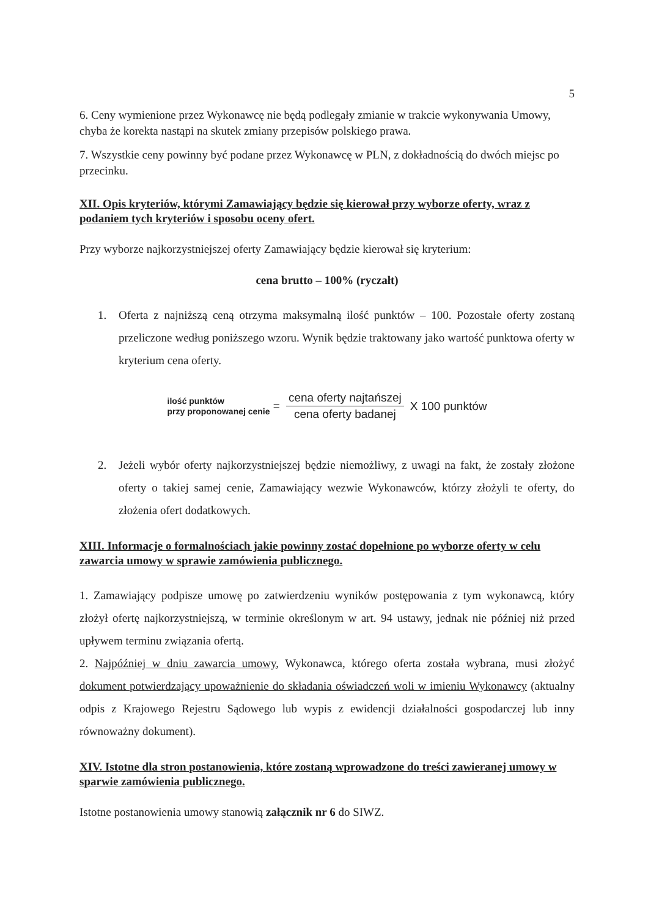5
6. Ceny wymienione przez Wykonawcę nie będą podlegały zmianie w trakcie wykonywania Umowy, chyba że korekta nastąpi na skutek zmiany przepisów polskiego prawa.
7. Wszystkie ceny powinny być podane przez Wykonawcę w PLN, z dokładnością do dwóch miejsc po przecinku.
XII. Opis kryteriów, którymi Zamawiający będzie się kierował przy wyborze oferty, wraz z podaniem tych kryteriów i sposobu oceny ofert.
Przy wyborze najkorzystniejszej oferty Zamawiający będzie kierował się kryterium:
cena brutto – 100% (ryczałt)
1. Oferta z najniższą ceną otrzyma maksymalną ilość punktów – 100. Pozostałe oferty zostaną przeliczone według poniższego wzoru. Wynik będzie traktowany jako wartość punktowa oferty w kryterium cena oferty.
ilość punktów
przy proponowanej cenie
=
cena oferty najtańszej cena oferty badanej
X 100 punktów
2. Jeżeli wybór oferty najkorzystniejszej będzie niemożliwy, z uwagi na fakt, że zostały złożone oferty o takiej samej cenie, Zamawiający wezwie Wykonawców, którzy złożyli te oferty, do złożenia ofert dodatkowych.
XIII. Informacje o formalnościach jakie powinny zostać dopełnione po wyborze oferty w celu zawarcia umowy w sprawie zamówienia publicznego.
1. Zamawiający podpisze umowę po zatwierdzeniu wyników postępowania z tym wykonawcą, który złożył ofertę najkorzystniejszą, w terminie określonym w art. 94 ustawy, jednak nie później niż przed upływem terminu związania ofertą.
2. Najpóźniej w dniu zawarcia umowy, Wykonawca, którego oferta została wybrana, musi złożyć dokument potwierdzający upoważnienie do składania oświadczeń woli w imieniu Wykonawcy (aktualny odpis z Krajowego Rejestru Sądowego lub wypis z ewidencji działalności gospodarczej lub inny równoważny dokument).
XIV. Istotne dla stron postanowienia, które zostaną wprowadzone do treści zawieranej umowy w sparwie zamówienia publicznego.
Istotne postanowienia umowy stanowią załącznik nr 6 do SIWZ.